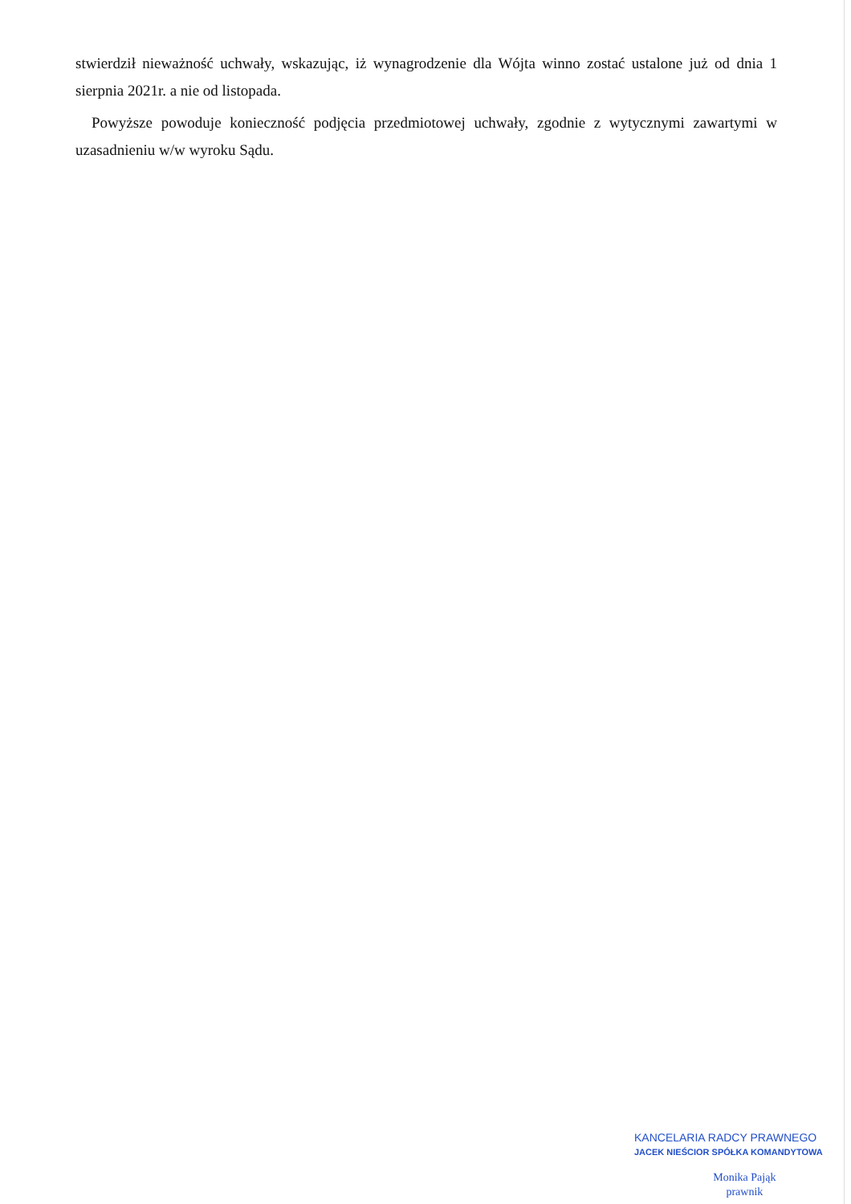stwierdził nieważność uchwały, wskazując, iż wynagrodzenie dla Wójta winno zostać ustalone już od dnia 1 sierpnia 2021r. a nie od listopada.
Powyższe powoduje konieczność podjęcia przedmiotowej uchwały, zgodnie z wytycznymi zawartymi w uzasadnieniu w/w wyroku Sądu.
KANCELARIA RADCY PRAWNEGO
JACEK NIEŚCIOR SPÓŁKA KOMANDYTOWA
Monika Pająk
prawnik